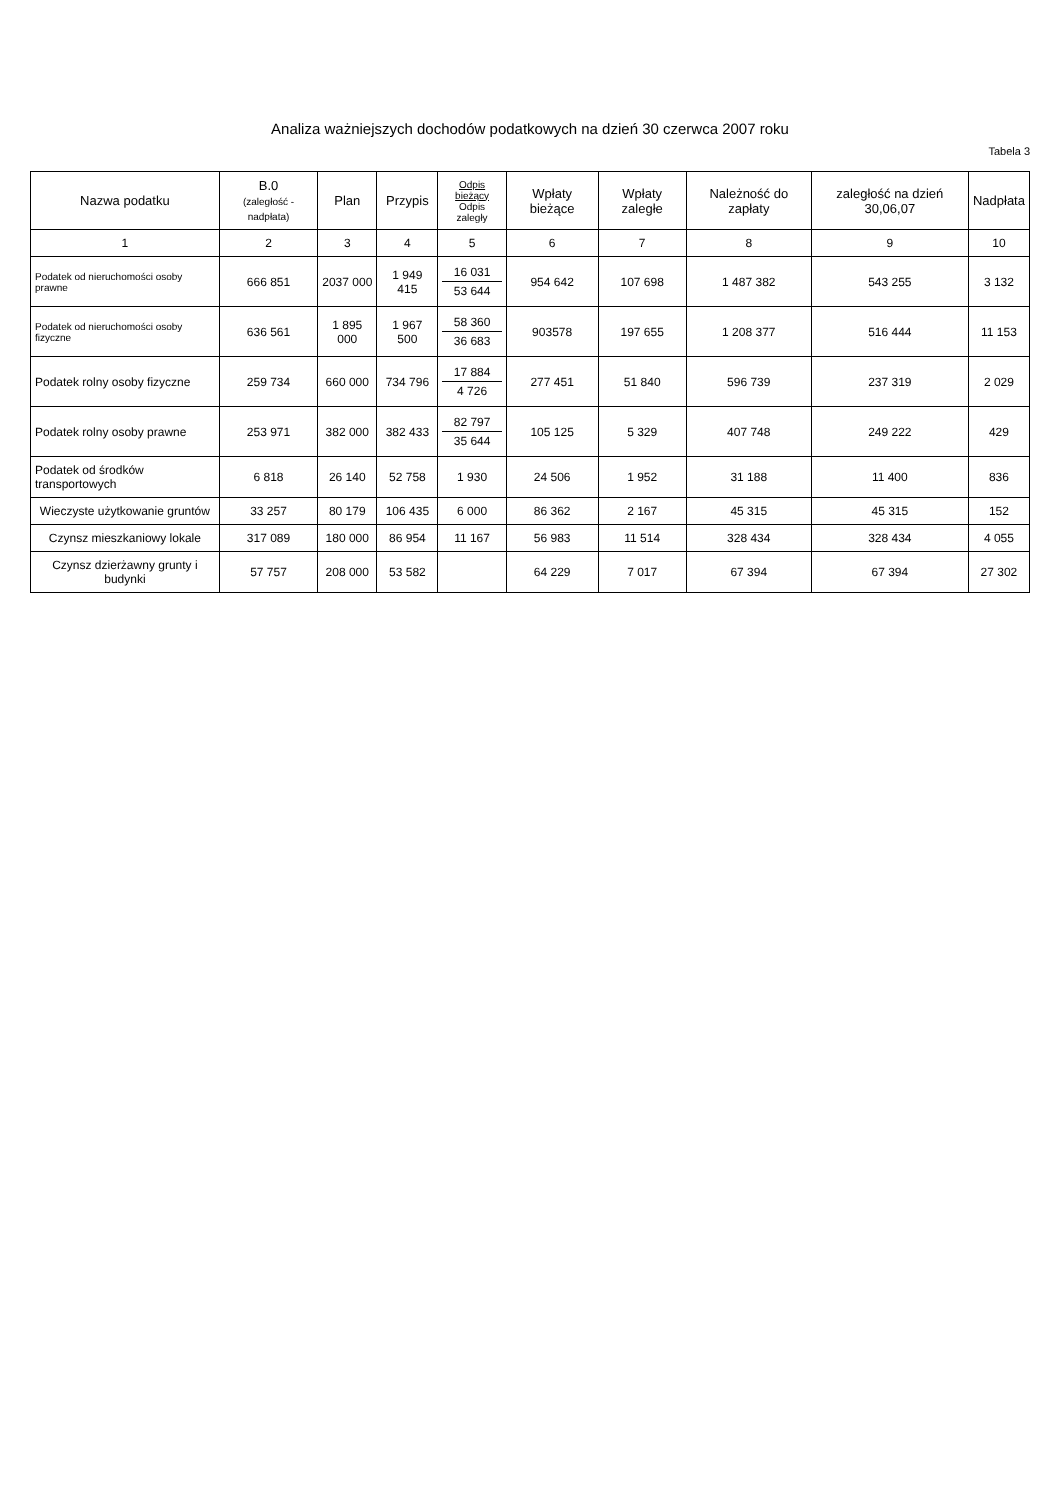Analiza ważniejszych dochodów podatkowych na dzień 30 czerwca 2007 roku
Tabela 3
| Nazwa podatku | B.0 (zaległość - nadpłata) | Plan | Przypis | Odpis bieżący Odpis zaległy | Wpłaty bieżące | Wpłaty zaległe | Należność do zapłaty | zaległość na dzień 30,06,07 | Nadpłata |
| --- | --- | --- | --- | --- | --- | --- | --- | --- | --- |
| 1 | 2 | 3 | 4 | 5 | 6 | 7 | 8 | 9 | 10 |
| Podatek od nieruchomości osoby prawne | 666 851 | 2037 000 | 1 949 415 | 16 031 53 644 | 954 642 | 107 698 | 1 487 382 | 543 255 | 3 132 |
| Podatek od nieruchomości osoby fizyczne | 636 561 | 1 895 000 | 1 967 500 | 58 360 36 683 | 903578 | 197 655 | 1 208 377 | 516 444 | 11 153 |
| Podatek rolny osoby fizyczne | 259 734 | 660 000 | 734 796 | 17 884 4 726 | 277 451 | 51 840 | 596 739 | 237 319 | 2 029 |
| Podatek rolny osoby prawne | 253 971 | 382 000 | 382 433 | 82 797 35 644 | 105 125 | 5 329 | 407 748 | 249 222 | 429 |
| Podatek od środków transportowych | 6 818 | 26 140 | 52 758 | 1 930 | 24 506 | 1 952 | 31 188 | 11 400 | 836 |
| Wieczyste użytkowanie gruntów | 33 257 | 80 179 | 106 435 | 6 000 | 86 362 | 2 167 | 45 315 | 45 315 | 152 |
| Czynsz mieszkaniowy lokale | 317 089 | 180 000 | 86 954 | 11 167 | 56 983 | 11 514 | 328 434 | 328 434 | 4 055 |
| Czynsz dzierżawny grunty i budynki | 57 757 | 208 000 | 53 582 | | 64 229 | 7 017 | 67 394 | 67 394 | 27 302 |